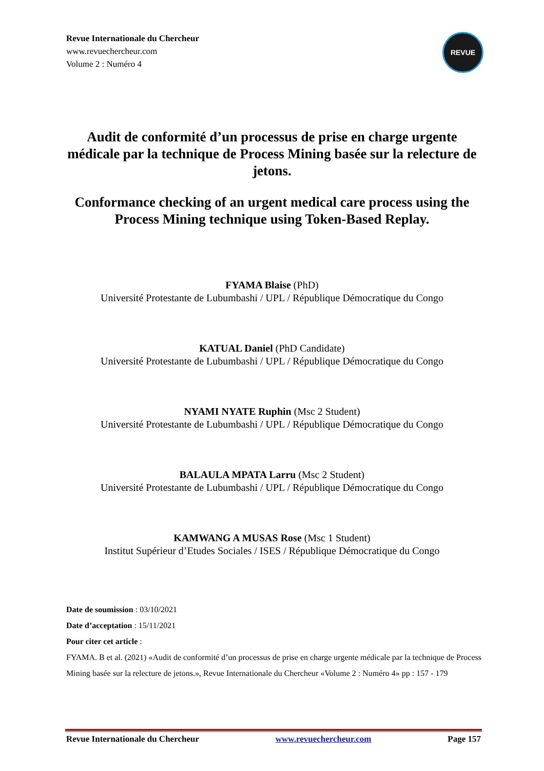Revue Internationale du Chercheur
www.revuechercheur.com
Volume 2 : Numéro 4
REVUE
Audit de conformité d’un processus de prise en charge urgente médicale par la technique de Process Mining basée sur la relecture de jetons.
Conformance checking of an urgent medical care process using the Process Mining technique using Token-Based Replay.
FYAMA Blaise (PhD)
Université Protestante de Lubumbashi / UPL / République Démocratique du Congo
KATUAL Daniel (PhD Candidate)
Université Protestante de Lubumbashi / UPL / République Démocratique du Congo
NYAMI NYATE Ruphin (Msc 2 Student)
Université Protestante de Lubumbashi / UPL / République Démocratique du Congo
BALAULA MPATA Larru (Msc 2 Student)
Université Protestante de Lubumbashi / UPL / République Démocratique du Congo
KAMWANG A MUSAS Rose (Msc 1 Student)
Institut Supérieur d’Etudes Sociales / ISES / République Démocratique du Congo
Date de soumission : 03/10/2021
Date d’acceptation : 15/11/2021
Pour citer cet article :
FYAMA. B et al. (2021) «Audit de conformité d’un processus de prise en charge urgente médicale par la technique de Process Mining basée sur la relecture de jetons.», Revue Internationale du Chercheur «Volume 2 : Numéro 4» pp : 157 - 179
Revue Internationale du Chercheur www.revuechercheur.com Page 157